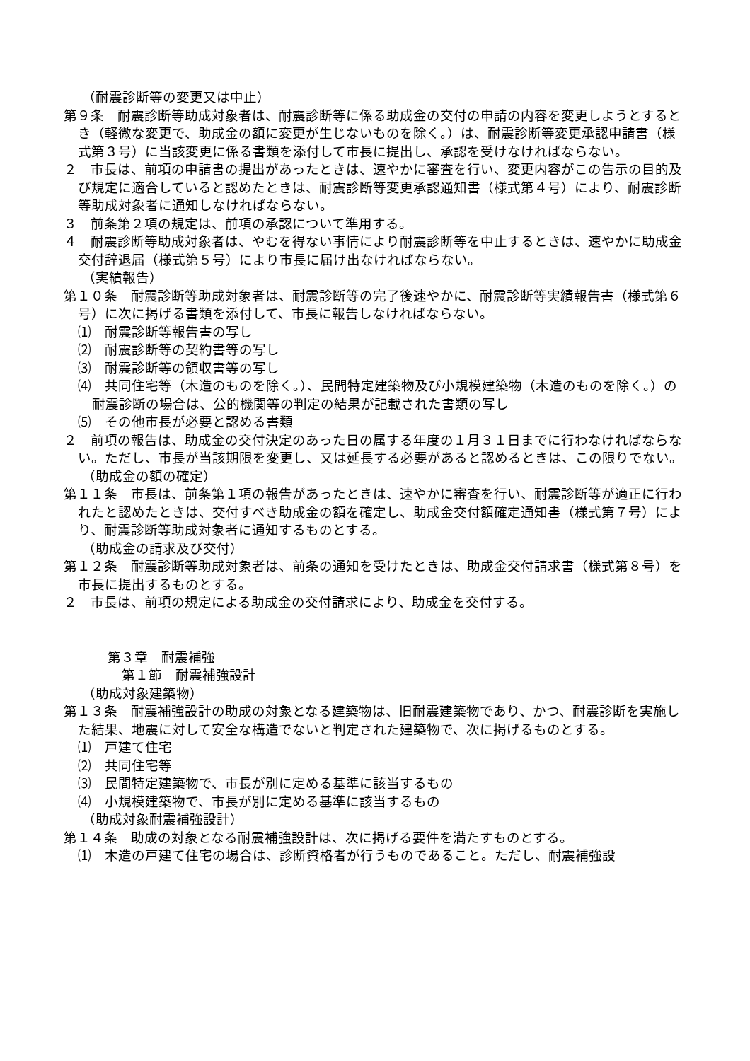（耐震診断等の変更又は中止）
第９条　耐震診断等助成対象者は、耐震診断等に係る助成金の交付の申請の内容を変更しようとするとき（軽微な変更で、助成金の額に変更が生じないものを除く。）は、耐震診断等変更承認申請書（様式第３号）に当該変更に係る書類を添付して市長に提出し、承認を受けなければならない。
２　市長は、前項の申請書の提出があったときは、速やかに審査を行い、変更内容がこの告示の目的及び規定に適合していると認めたときは、耐震診断等変更承認通知書（様式第４号）により、耐震診断等助成対象者に通知しなければならない。
３　前条第２項の規定は、前項の承認について準用する。
４　耐震診断等助成対象者は、やむを得ない事情により耐震診断等を中止するときは、速やかに助成金交付辞退届（様式第５号）により市長に届け出なければならない。
（実績報告）
第１０条　耐震診断等助成対象者は、耐震診断等の完了後速やかに、耐震診断等実績報告書（様式第６号）に次に掲げる書類を添付して、市長に報告しなければならない。
⑴　耐震診断等報告書の写し
⑵　耐震診断等の契約書等の写し
⑶　耐震診断等の領収書等の写し
⑷　共同住宅等（木造のものを除く。）、民間特定建築物及び小規模建築物（木造のものを除く。）の耐震診断の場合は、公的機関等の判定の結果が記載された書類の写し
⑸　その他市長が必要と認める書類
２　前項の報告は、助成金の交付決定のあった日の属する年度の１月３１日までに行わなければならない。ただし、市長が当該期限を変更し、又は延長する必要があると認めるときは、この限りでない。
（助成金の額の確定）
第１１条　市長は、前条第１項の報告があったときは、速やかに審査を行い、耐震診断等が適正に行われたと認めたときは、交付すべき助成金の額を確定し、助成金交付額確定通知書（様式第７号）により、耐震診断等助成対象者に通知するものとする。
（助成金の請求及び交付）
第１２条　耐震診断等助成対象者は、前条の通知を受けたときは、助成金交付請求書（様式第８号）を市長に提出するものとする。
２　市長は、前項の規定による助成金の交付請求により、助成金を交付する。
第３章　耐震補強
第１節　耐震補強設計
（助成対象建築物）
第１３条　耐震補強設計の助成の対象となる建築物は、旧耐震建築物であり、かつ、耐震診断を実施した結果、地震に対して安全な構造でないと判定された建築物で、次に掲げるものとする。
⑴　戸建て住宅
⑵　共同住宅等
⑶　民間特定建築物で、市長が別に定める基準に該当するもの
⑷　小規模建築物で、市長が別に定める基準に該当するもの
（助成対象耐震補強設計）
第１４条　助成の対象となる耐震補強設計は、次に掲げる要件を満たすものとする。
⑴　木造の戸建て住宅の場合は、診断資格者が行うものであること。ただし、耐震補強設